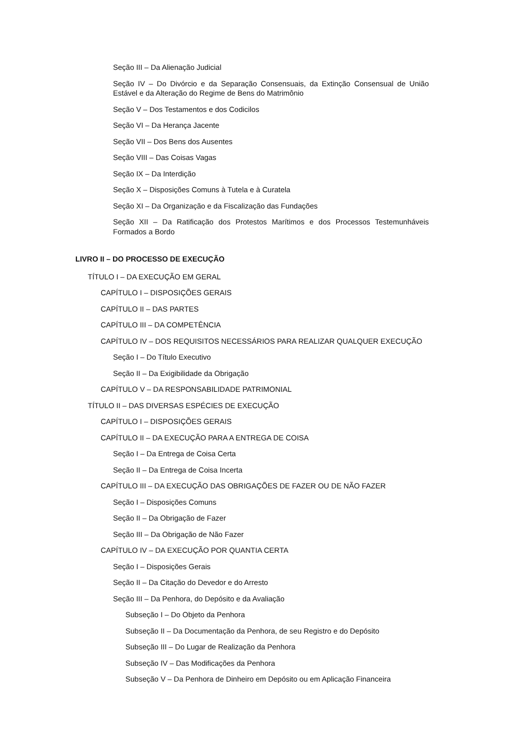Seção III – Da Alienação Judicial
Seção IV – Do Divórcio e da Separação Consensuais, da Extinção Consensual de União Estável e da Alteração do Regime de Bens do Matrimônio
Seção V – Dos Testamentos e dos Codicilos
Seção VI – Da Herança Jacente
Seção VII – Dos Bens dos Ausentes
Seção VIII – Das Coisas Vagas
Seção IX – Da Interdição
Seção X – Disposições Comuns à Tutela e à Curatela
Seção XI – Da Organização e da Fiscalização das Fundações
Seção XII – Da Ratificação dos Protestos Marítimos e dos Processos Testemunháveis Formados a Bordo
LIVRO II – DO PROCESSO DE EXECUÇÃO
TÍTULO I – DA EXECUÇÃO EM GERAL
CAPÍTULO I – DISPOSIÇÕES GERAIS
CAPÍTULO II – DAS PARTES
CAPÍTULO III – DA COMPETÊNCIA
CAPÍTULO IV – DOS REQUISITOS NECESSÁRIOS PARA REALIZAR QUALQUER EXECUÇÃO
Seção I – Do Título Executivo
Seção II – Da Exigibilidade da Obrigação
CAPÍTULO V – DA RESPONSABILIDADE PATRIMONIAL
TÍTULO II – DAS DIVERSAS ESPÉCIES DE EXECUÇÃO
CAPÍTULO I – DISPOSIÇÕES GERAIS
CAPÍTULO II – DA EXECUÇÃO PARA A ENTREGA DE COISA
Seção I – Da Entrega de Coisa Certa
Seção II – Da Entrega de Coisa Incerta
CAPÍTULO III – DA EXECUÇÃO DAS OBRIGAÇÕES DE FAZER OU DE NÃO FAZER
Seção I – Disposições Comuns
Seção II – Da Obrigação de Fazer
Seção III – Da Obrigação de Não Fazer
CAPÍTULO IV – DA EXECUÇÃO POR QUANTIA CERTA
Seção I – Disposições Gerais
Seção II – Da Citação do Devedor e do Arresto
Seção III – Da Penhora, do Depósito e da Avaliação
Subseção I – Do Objeto da Penhora
Subseção II – Da Documentação da Penhora, de seu Registro e do Depósito
Subseção III – Do Lugar de Realização da Penhora
Subseção IV – Das Modificações da Penhora
Subseção V – Da Penhora de Dinheiro em Depósito ou em Aplicação Financeira